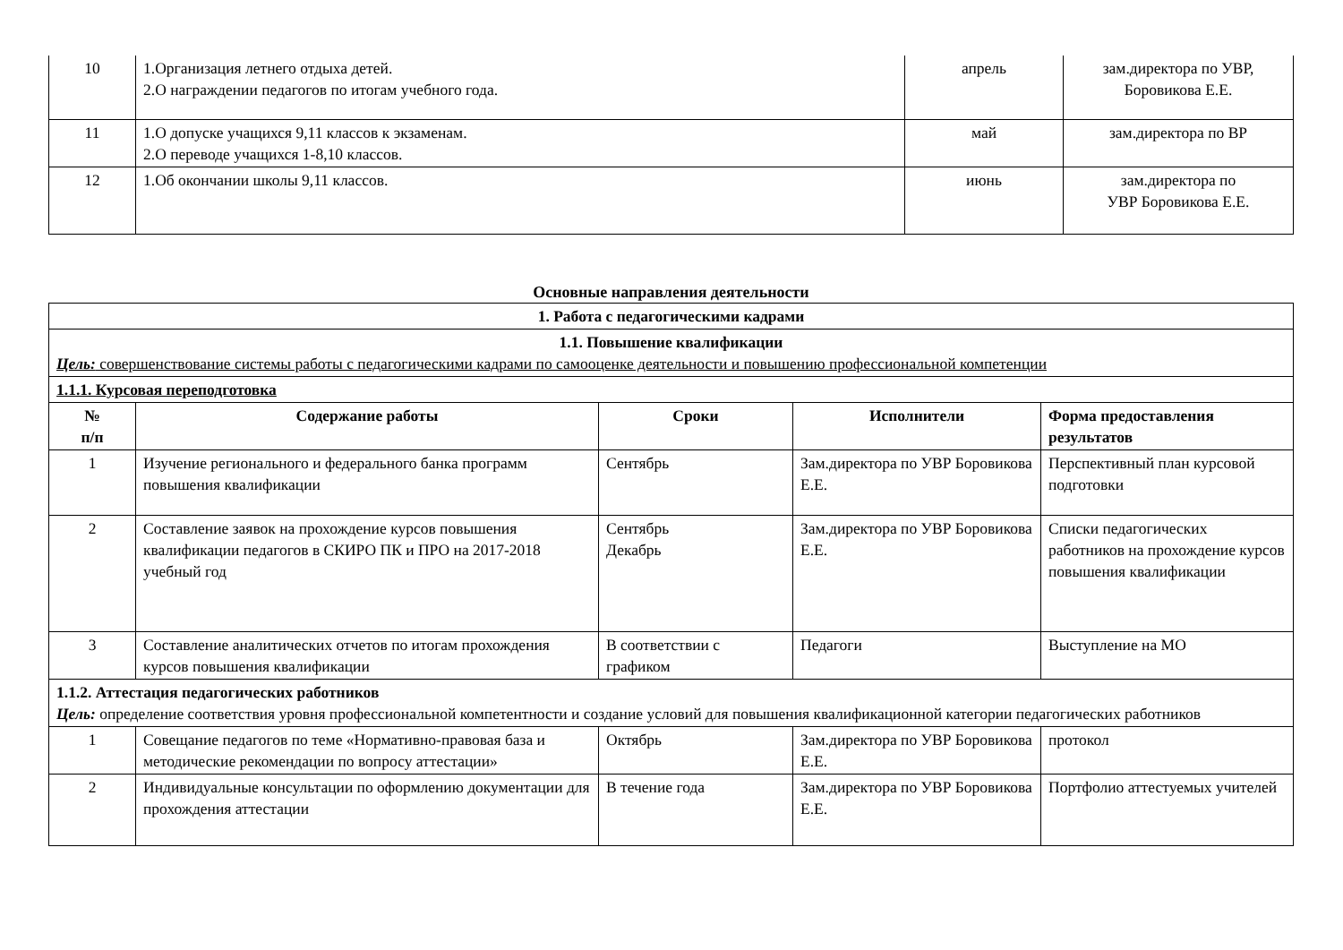| 10 | 1.Организация летнего отдыха детей. 2.О награждении педагогов по итогам учебного года. | апрель | зам.директора по УВР, Боровикова Е.Е. |
| 11 | 1.О допуске учащихся 9,11 классов к экзаменам. 2.О переводе учащихся 1-8,10 классов. | май | зам.директора по ВР |
| 12 | 1.Об окончании школы 9,11 классов. | июнь | зам.директора по УВР Боровикова Е.Е. |
Основные направления деятельности
| 1. Работа с педагогическими кадрами | | | | |
| --- | --- | --- | --- | --- |
| 1.1. Повышение квалификации Цель: совершенствование системы работы с педагогическими кадрами по самооценке деятельности и повышению профессиональной компетенции | | | | |
| 1.1.1. Курсовая переподготовка | | | | |
| № п/п | Содержание работы | Сроки | Исполнители | Форма предоставления результатов |
| 1 | Изучение регионального и федерального банка программ повышения квалификации | Сентябрь | Зам.директора по УВР Боровикова Е.Е. | Перспективный план курсовой подготовки |
| 2 | Составление заявок на прохождение курсов повышения квалификации педагогов в СКИРО ПК и ПРО на 2017-2018 учебный год | Сентябрь Декабрь | Зам.директора по УВР Боровикова Е.Е. | Списки педагогических работников на прохождение курсов повышения квалификации |
| 3 | Составление аналитических отчетов по итогам прохождения курсов повышения квалификации | В соответствии с графиком | Педагоги | Выступление на МО |
| 1.1.2. Аттестация педагогических работников Цель: определение соответствия уровня профессиональной компетентности и создание условий для повышения квалификационной категории педагогических работников | | | | |
| 1 | Совещание педагогов по теме «Нормативно-правовая база и методические рекомендации по вопросу аттестации» | Октябрь | Зам.директора по УВР Боровикова Е.Е. | протокол |
| 2 | Индивидуальные консультации по оформлению документации для прохождения аттестации | В течение года | Зам.директора по УВР Боровикова Е.Е. | Портфолио аттестуемых учителей |